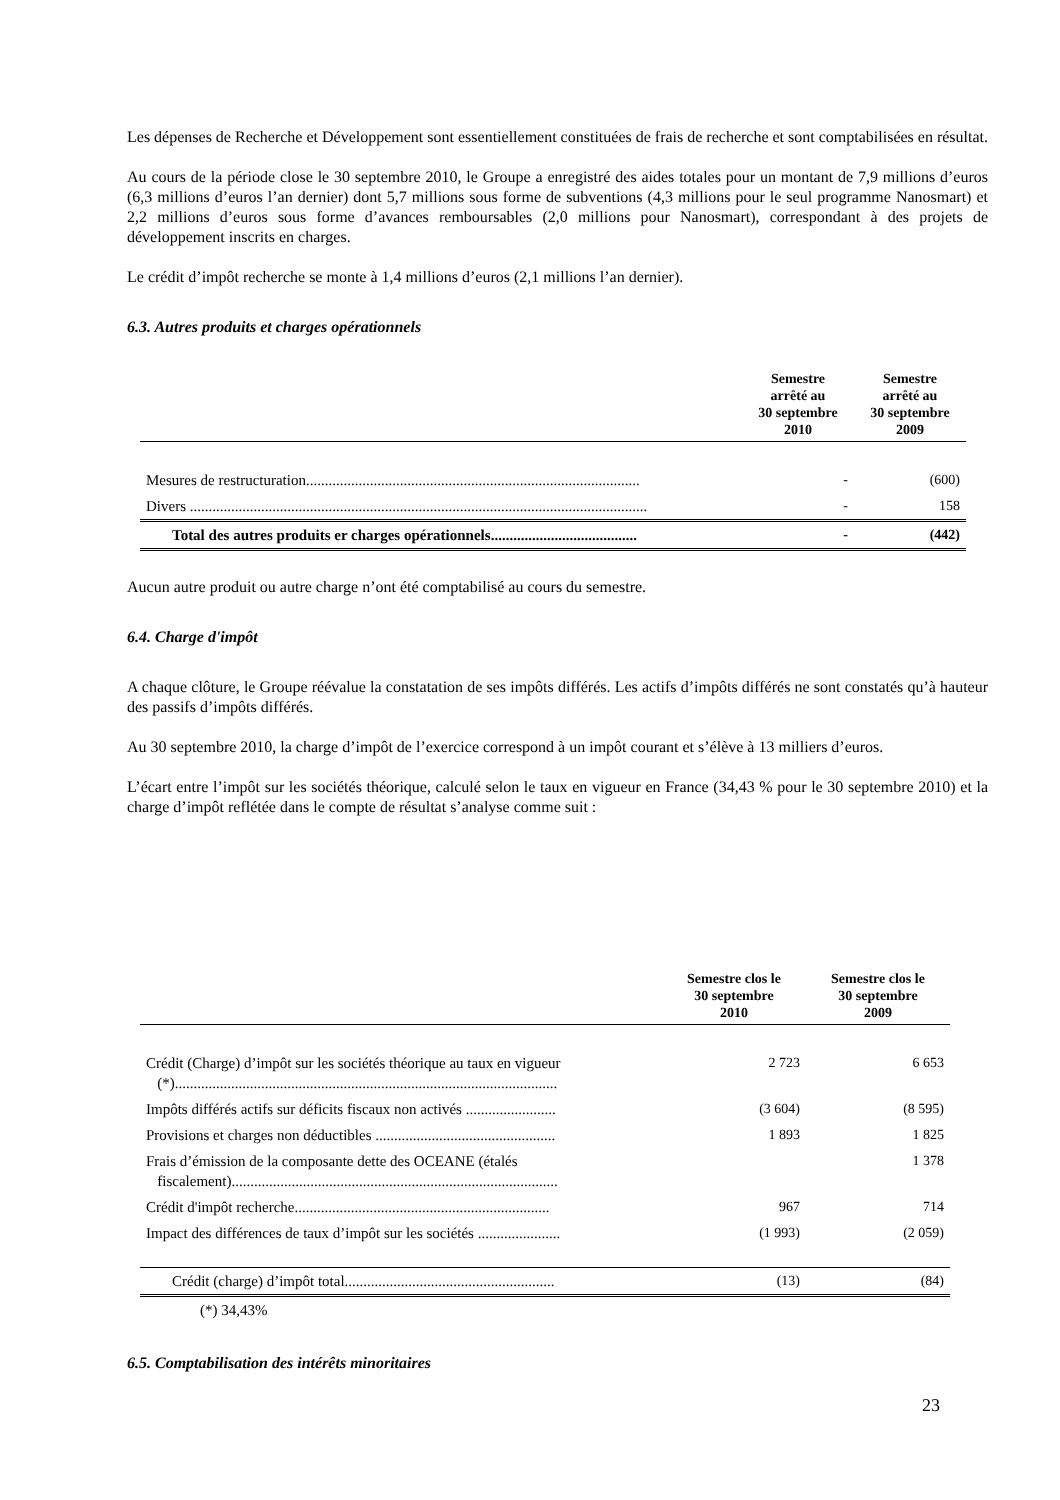Les dépenses de Recherche et Développement sont essentiellement constituées de frais de recherche et sont comptabilisées en résultat.
Au cours de la période close le 30 septembre 2010, le Groupe a enregistré des aides totales pour un montant de 7,9 millions d’euros (6,3 millions d’euros l’an dernier) dont 5,7 millions sous forme de subventions (4,3 millions pour le seul programme Nanosmart) et 2,2 millions d’euros sous forme d’avances remboursables (2,0 millions pour Nanosmart), correspondant à des projets de développement inscrits en charges.
Le crédit d’impôt recherche se monte à 1,4 millions d’euros (2,1 millions l’an dernier).
6.3. Autres produits et charges opérationnels
| | Semestre arrêté au 30 septembre 2010 | Semestre arrêté au 30 septembre 2009 |
| --- | --- | --- |
| Mesures de restructuration......................................................................................... | - | (600) |
| Divers .......................................................................................................................... | - | 158 |
| Total des autres produits er charges opérationnels....................................... | - | (442) |
Aucun autre produit ou autre charge n’ont été comptabilisé au cours du semestre.
6.4. Charge d'impôt
A chaque clôture, le Groupe réévalue la constatation de ses impôts différés. Les actifs d’impôts différés ne sont constatés qu’à hauteur des passifs d’impôts différés.
Au 30 septembre 2010, la charge d’impôt de l’exercice correspond à un impôt courant et s’élève à 13 milliers d’euros.
L’écart entre l’impôt sur les sociétés théorique, calculé selon le taux en vigueur en France (34,43 % pour le 30 septembre 2010) et la charge d’impôt reflétée dans le compte de résultat s’analyse comme suit :
| | Semestre clos le 30 septembre 2010 | Semestre clos le 30 septembre 2009 |
| --- | --- | --- |
| Crédit (Charge) d’impôt sur les sociétés théorique au taux en vigueur (*)...................................................................................................... | 2 723 | 6 653 |
| Impôts différés actifs sur déficits fiscaux non activés ........................ | (3 604) | (8 595) |
| Provisions et charges non déductibles ................................................ | 1 893 | 1 825 |
| Frais d’émission de la composante dette des OCEANE (étalés fiscalement)....................................................................................... | | 1 378 |
| Crédit d'impôt recherche.................................................................... | 967 | 714 |
| Impact des différences de taux d’impôt sur les sociétés ...................... | (1 993) | (2 059) |
| Crédit (charge) d’impôt total........................................................ | (13) | (84) |
| (*) 34,43% | | |
6.5. Comptabilisation des intérêts minoritaires
23